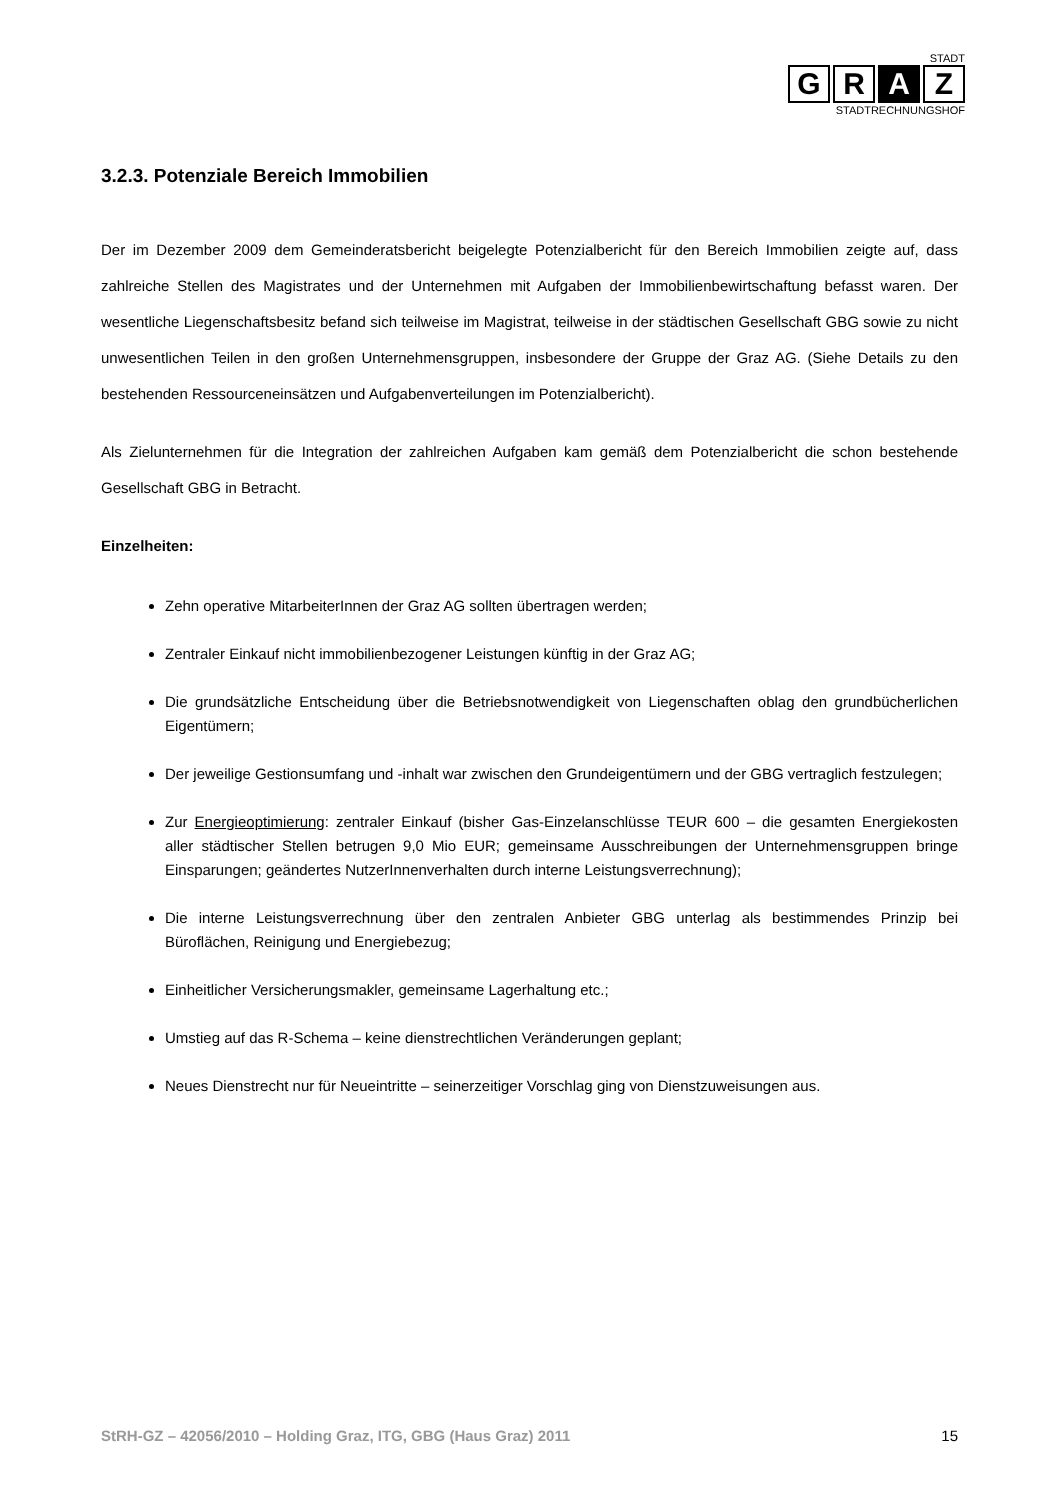STADT
G R A Z
STADTRECHNUNGSHOF
3.2.3. Potenziale Bereich Immobilien
Der im Dezember 2009 dem Gemeinderatsbericht beigelegte Potenzialbericht für den Bereich Immobilien zeigte auf, dass zahlreiche Stellen des Magistrates und der Unternehmen mit Aufgaben der Immobilien­bewirtschaftung befasst waren. Der wesentliche Liegenschaftsbesitz befand sich teilweise im Magistrat, teilweise in der städtischen Gesellschaft GBG sowie zu nicht unwesentlichen Teilen in den großen Unternehmensgruppen, insbesondere der Gruppe der Graz AG. (Siehe Details zu den bestehenden Ressourceneinsätzen und Aufgabenverteilungen im Potenzialbericht).
Als Zielunternehmen für die Integration der zahlreichen Aufgaben kam gemäß dem Potenzialbericht die schon bestehende Gesellschaft GBG in Betracht.
Einzelheiten:
Zehn operative MitarbeiterInnen der Graz AG sollten übertragen werden;
Zentraler Einkauf nicht immobilienbezogener Leistungen künftig in der Graz AG;
Die grundsätzliche Entscheidung über die Betriebsnotwendigkeit von Liegenschaften oblag den grundbücherlichen Eigentümern;
Der jeweilige Gestionsumfang und -inhalt war zwischen den Grundeigentümern und der GBG vertraglich festzulegen;
Zur Energieoptimierung: zentraler Einkauf (bisher Gas-Einzelanschlüsse TEUR 600 – die gesamten Energiekosten aller städtischer Stellen betrugen 9,0 Mio EUR; gemeinsame Ausschreibungen der Unternehmensgruppen bringe Einsparungen; geändertes NutzerInnenverhalten durch interne Leistungsverrechnung);
Die interne Leistungsverrechnung über den zentralen Anbieter GBG unterlag als bestimmendes Prinzip bei Büroflächen, Reinigung und Energiebezug;
Einheitlicher Versicherungsmakler, gemeinsame Lagerhaltung etc.;
Umstieg auf das R-Schema – keine dienstrechtlichen Veränderungen geplant;
Neues Dienstrecht nur für Neueintritte – seinerzeitiger Vorschlag ging von Dienstzuweisungen aus.
StRH-GZ – 42056/2010 – Holding Graz, ITG, GBG (Haus Graz) 2011 15